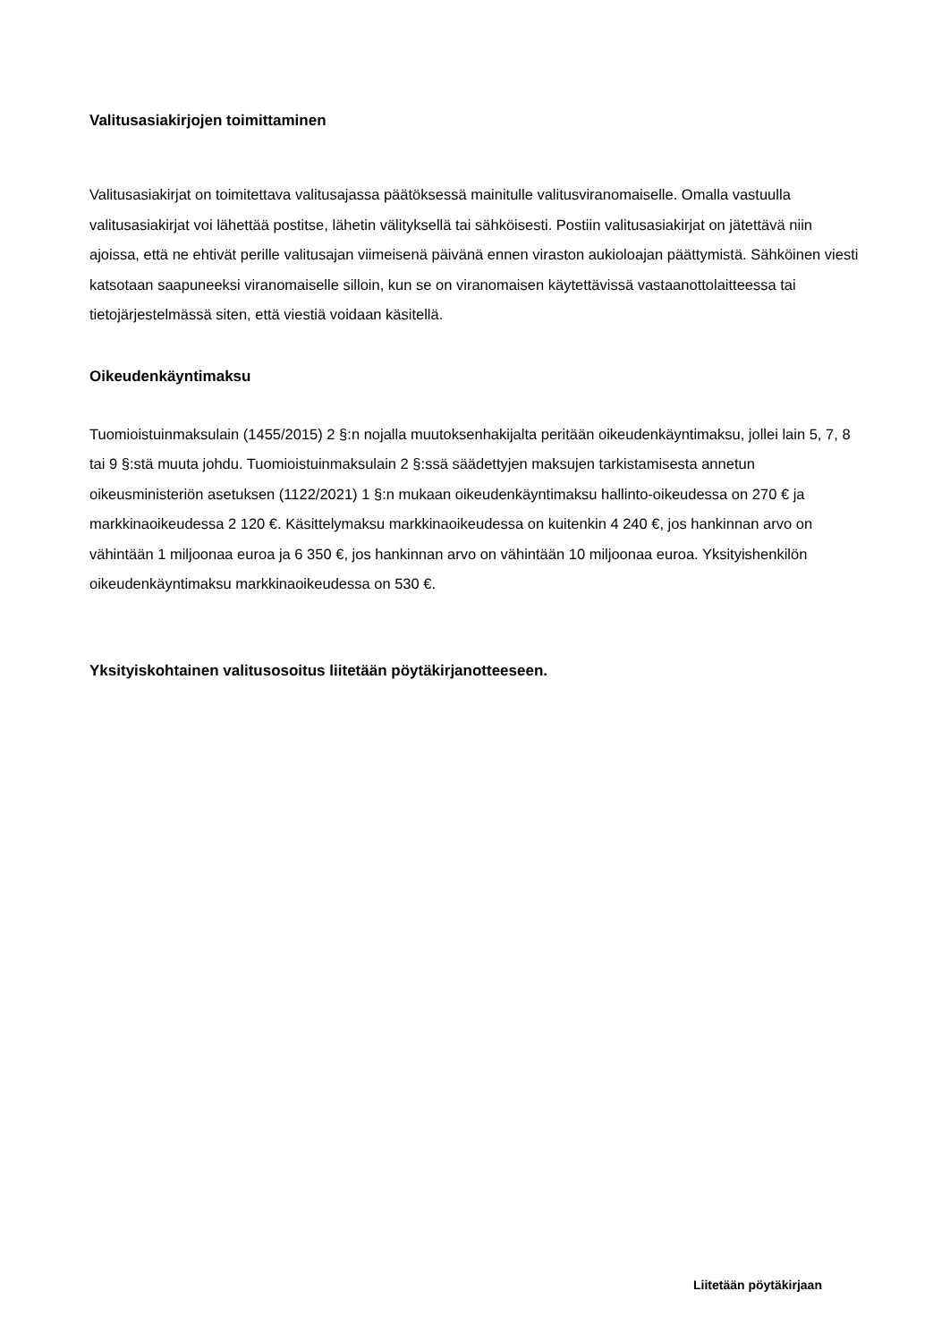Valitusasiakirjojen toimittaminen
Valitusasiakirjat on toimitettava valitusajassa päätöksessä mainitulle valitusviranomaiselle. Omalla vastuulla valitusasiakirjat voi lähettää postitse, lähetin välityksellä tai sähköisesti. Postiin valitusasiakirjat on jätettävä niin ajoissa, että ne ehtivät perille valitusajan viimeisenä päivänä ennen viraston aukioloajan päättymistä. Sähköinen viesti katsotaan saapuneeksi viranomaiselle silloin, kun se on viranomaisen käytettävissä vastaanottolaitteessa tai tietojärjestelmässä siten, että viestiä voidaan käsitellä.
Oikeudenkäyntimaksu
Tuomioistuinmaksulain (1455/2015) 2 §:n nojalla muutoksenhakijalta peritään oikeudenkäyntimaksu, jollei lain 5, 7, 8 tai 9 §:stä muuta johdu. Tuomioistuinmaksulain 2 §:ssä säädettyjen maksujen tarkistamisesta annetun oikeusministeriön asetuksen (1122/2021) 1 §:n mukaan oikeudenkäyntimaksu hallinto-oikeudessa on 270 € ja markkinaoikeudessa 2 120 €. Käsittelymaksu markkinaoikeudessa on kuitenkin 4 240 €, jos hankinnan arvo on vähintään 1 miljoonaa euroa ja 6 350 €, jos hankinnan arvo on vähintään 10 miljoonaa euroa. Yksityishenkilön oikeudenkäyntimaksu markkinaoikeudessa on 530 €.
Yksityiskohtainen valitusosoitus liitetään pöytäkirjanotteeseen.
Liitetään pöytäkirjaan